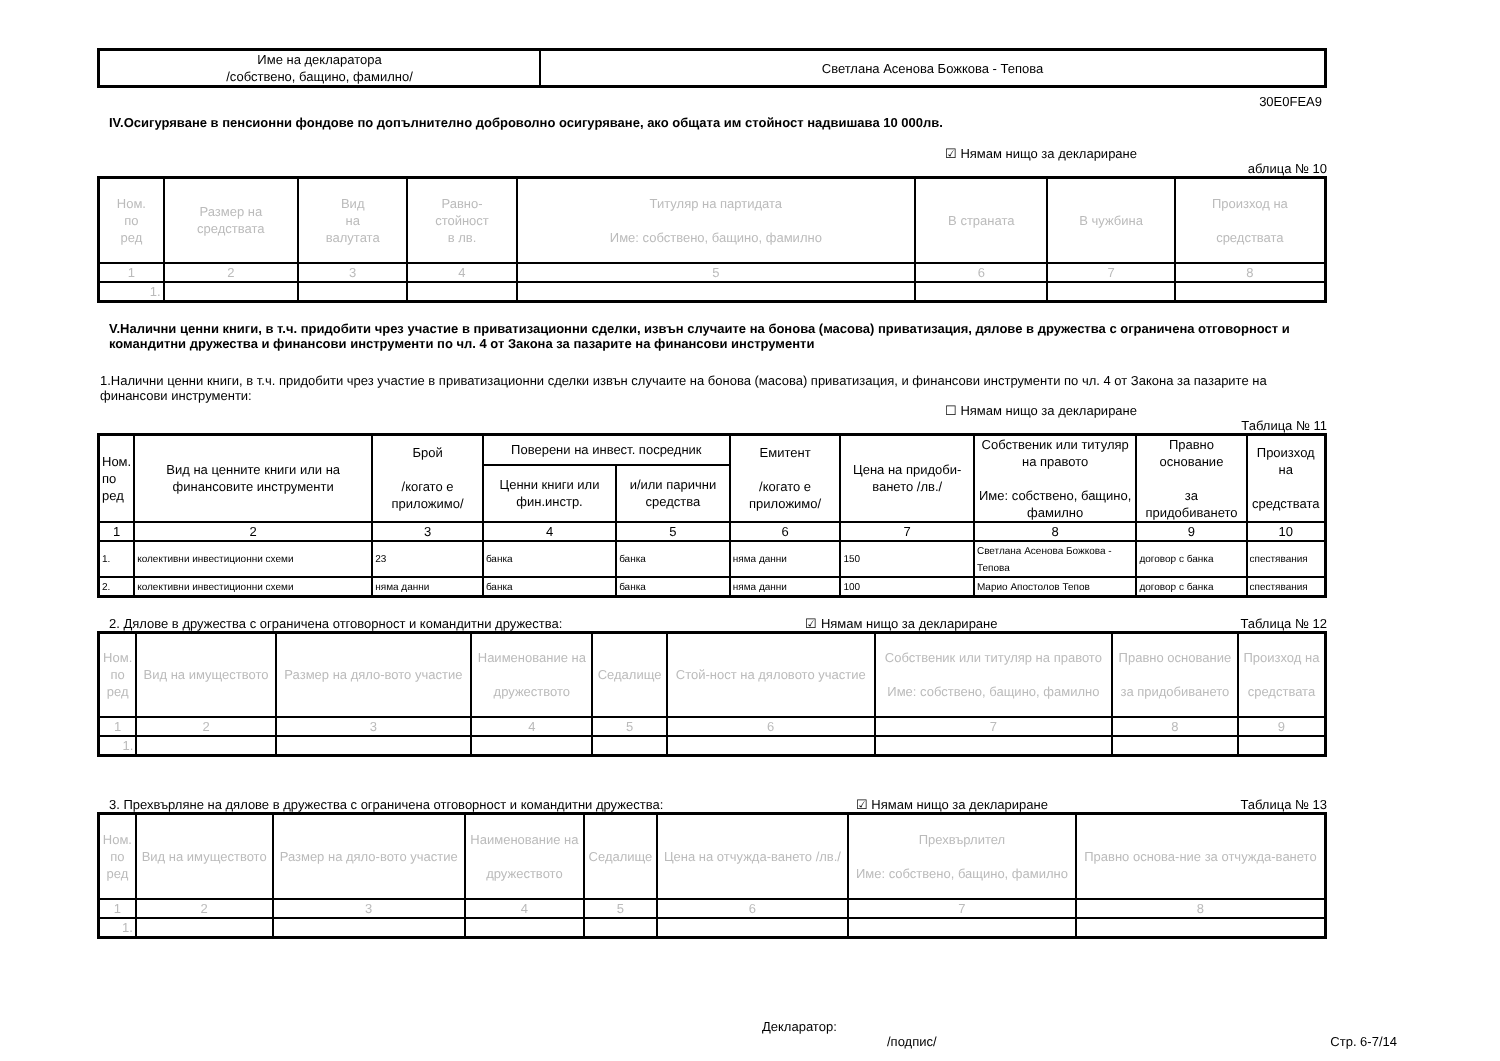| Име на декларатора /собствено, бащино, фамилно/ | Светлана Асенова Божкова - Тепова |
30E0FEA9
IV.Осигуряване в пенсионни фондове по допълнително доброволно осигуряване, ако общата им стойност надвишава 10 000лв.
☑ Нямам нищо за деклариране
аблица № 10
| Ном. по ред | Размер на средствата | Вид на валутата | Равно- стойност в лв. | Титуляр на партидата Име: собствено, бащино, фамилно | В страната | В чужбина | Произход на средствата |
| --- | --- | --- | --- | --- | --- | --- | --- |
| 1 | 2 | 3 | 4 | 5 | 6 | 7 | 8 |
| 1. | | | | | | | |
V.Налични ценни книги, в т.ч. придобити чрез участие в приватизационни сделки, извън случаите на бонова (масова) приватизация, дялове в дружества с ограничена отговорност и командитни дружества и финансови инструменти по чл. 4 от Закона за пазарите на финансови инструменти
1.Налични ценни книги, в т.ч. придобити чрез участие в приватизационни сделки извън случаите на бонова (масова) приватизация, и финансови инструменти по чл. 4 от Закона за пазарите на финансови инструменти:
☐ Нямам нищо за деклариране
Таблица № 11
| Ном. по ред | Вид на ценните книги или на финансовите инструменти | Брой /когато е приложимо/ | Поверени на инвест. посредник | | Емитент /когато е приложимо/ | Цена на придоби-ването /лв./ | Собственик или титуляр на правото Име: собствено, бащино, фамилно | Правно основание за придобиването | Произход на средствата |
| --- | --- | --- | --- | --- | --- | --- | --- | --- | --- |
| | | | Ценни книги или фин.инстр. | и/или парични средства | | | | | |
| 1 | 2 | 3 | 4 | 5 | 6 | 7 | 8 | 9 | 10 |
| 1. | колективни инвестиционни схеми | 23 | банка | банка | няма данни | 150 | Светлана Асенова Божкова - Тепова | договор с банка | спестявания |
| 2. | колективни инвестиционни схеми | няма данни | банка | банка | няма данни | 100 | Марио Апостолов Тепов | договор с банка | спестявания |
2. Дялове в дружества с ограничена отговорност и командитни дружества: ☑ Нямам нищо за деклариране Таблица № 12
| Ном. по ред | Вид на имуществото | Размер на дяло-вото участие | Наименование на дружеството | Седалище | Стой-ност на дяловото участие | Собственик или титуляр на правото Име: собствено, бащино, фамилно | Правно основание за придобиването | Произход на средствата |
| --- | --- | --- | --- | --- | --- | --- | --- | --- |
| 1 | 2 | 3 | 4 | 5 | 6 | 7 | 8 | 9 |
| 1. | | | | | | | | |
3. Прехвърляне на дялове в дружества с ограничена отговорност и командитни дружества: ☑ Нямам нищо за деклариране Таблица № 13
| Ном. по ред | Вид на имуществото | Размер на дяло-вото участие | Наименование на дружеството | Седалище | Цена на отчужда-ването /лв./ | Прехвърлител Име: собствено, бащино, фамилно | Правно основа-ние за отчужда-ването |
| --- | --- | --- | --- | --- | --- | --- | --- |
| 1 | 2 | 3 | 4 | 5 | 6 | 7 | 8 |
| 1. | | | | | | | |
Декларатор:
/подпис/ Стр. 6-7/14